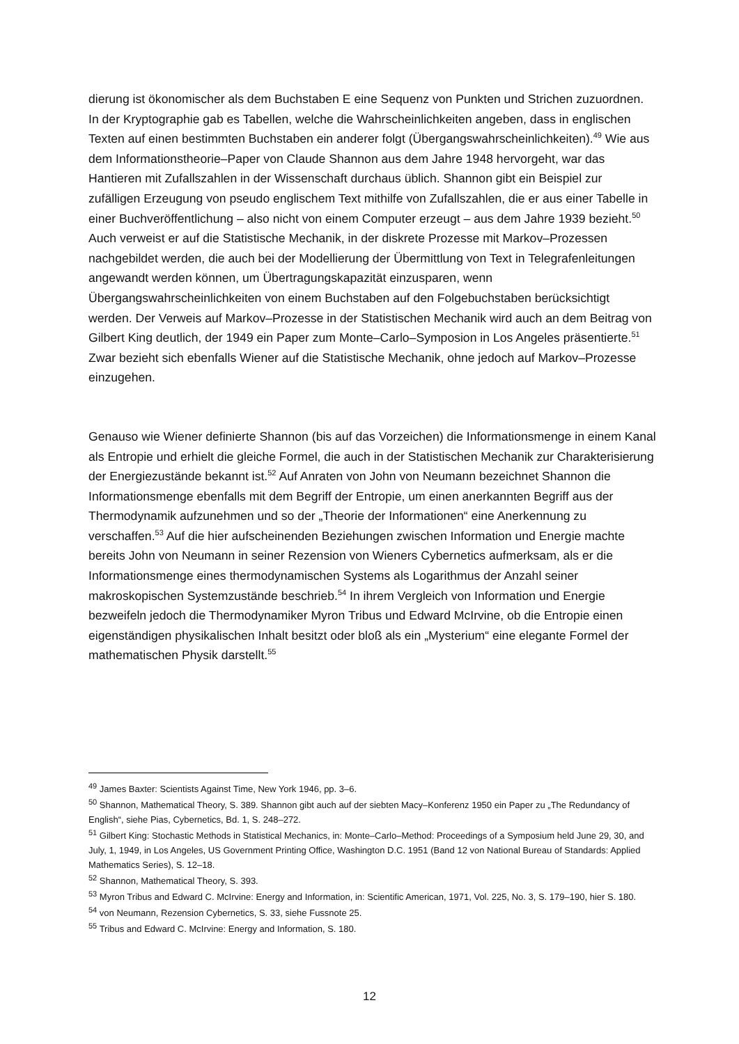dierung ist ökonomischer als dem Buchstaben E eine Sequenz von Punkten und Strichen zuzuordnen. In der Kryptographie gab es Tabellen, welche die Wahrscheinlichkeiten angeben, dass in englischen Texten auf einen bestimmten Buchstaben ein anderer folgt (Übergangswahrscheinlichkeiten).<sup>49</sup> Wie aus dem Informationstheorie–Paper von Claude Shannon aus dem Jahre 1948 hervorgeht, war das Hantieren mit Zufallszahlen in der Wissenschaft durchaus üblich. Shannon gibt ein Beispiel zur zufälligen Erzeugung von pseudo englischem Text mithilfe von Zufallszahlen, die er aus einer Tabelle in einer Buchveröffentlichung – also nicht von einem Computer erzeugt – aus dem Jahre 1939 bezieht.<sup>50</sup> Auch verweist er auf die Statistische Mechanik, in der diskrete Prozesse mit Markov–Prozessen nachgebildet werden, die auch bei der Modellierung der Übermittlung von Text in Telegrafenleitungen angewandt werden können, um Übertragungskapazität einzusparen, wenn Übergangswahrscheinlichkeiten von einem Buchstaben auf den Folgebuchstaben berücksichtigt werden. Der Verweis auf Markov–Prozesse in der Statistischen Mechanik wird auch an dem Beitrag von Gilbert King deutlich, der 1949 ein Paper zum Monte–Carlo–Symposion in Los Angeles präsentierte.<sup>51</sup> Zwar bezieht sich ebenfalls Wiener auf die Statistische Mechanik, ohne jedoch auf Markov–Prozesse einzugehen.
Genauso wie Wiener definierte Shannon (bis auf das Vorzeichen) die Informationsmenge in einem Kanal als Entropie und erhielt die gleiche Formel, die auch in der Statistischen Mechanik zur Charakterisierung der Energiezustände bekannt ist.<sup>52</sup> Auf Anraten von John von Neumann bezeichnet Shannon die Informationsmenge ebenfalls mit dem Begriff der Entropie, um einen anerkannten Begriff aus der Thermodynamik aufzunehmen und so der „Theorie der Informationen“ eine Anerkennung zu verschaffen.<sup>53</sup> Auf die hier aufscheinenden Beziehungen zwischen Information und Energie machte bereits John von Neumann in seiner Rezension von Wieners Cybernetics aufmerksam, als er die Informationsmenge eines thermodynamischen Systems als Logarithmus der Anzahl seiner makroskopischen Systemzustände beschrieb.<sup>54</sup> In ihrem Vergleich von Information und Energie bezweifeln jedoch die Thermodynamiker Myron Tribus und Edward McIrvine, ob die Entropie einen eigenständigen physikalischen Inhalt besitzt oder bloß als ein „Mysterium“ eine elegante Formel der mathematischen Physik darstellt.<sup>55</sup>
<sup>49</sup> James Baxter: Scientists Against Time, New York 1946, pp. 3–6.
<sup>50</sup> Shannon, Mathematical Theory, S. 389. Shannon gibt auch auf der siebten Macy–Konferenz 1950 ein Paper zu „The Redundancy of English“, siehe Pias, Cybernetics, Bd. 1, S. 248–272.
<sup>51</sup> Gilbert King: Stochastic Methods in Statistical Mechanics, in: Monte–Carlo–Method: Proceedings of a Symposium held June 29, 30, and July, 1, 1949, in Los Angeles, US Government Printing Office, Washington D.C. 1951 (Band 12 von National Bureau of Standards: Applied Mathematics Series), S. 12–18.
<sup>52</sup> Shannon, Mathematical Theory, S. 393.
<sup>53</sup> Myron Tribus and Edward C. McIrvine: Energy and Information, in: Scientific American, 1971, Vol. 225, No. 3, S. 179–190, hier S. 180.
<sup>54</sup> von Neumann, Rezension Cybernetics, S. 33, siehe Fussnote 25.
<sup>55</sup> Tribus and Edward C. McIrvine: Energy and Information, S. 180.
12